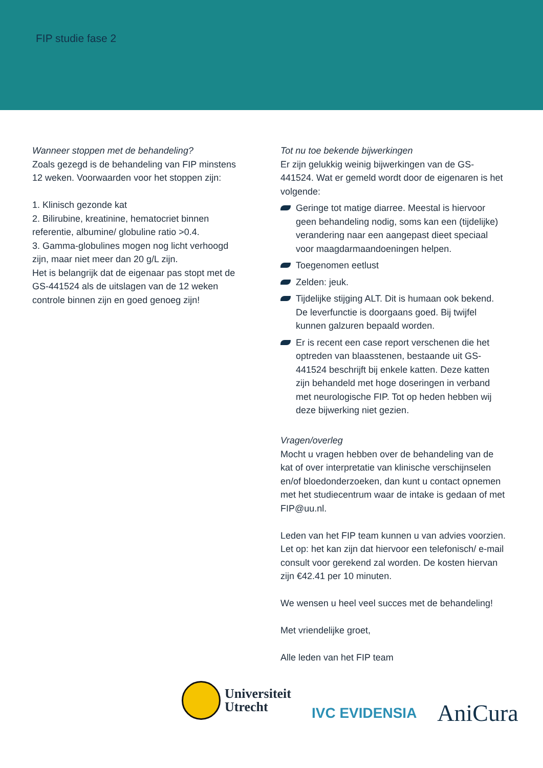FIP studie fase 2
Wanneer stoppen met de behandeling?
Zoals gezegd is de behandeling van FIP minstens 12 weken. Voorwaarden voor het stoppen zijn:
1. Klinisch gezonde kat
2. Bilirubine, kreatinine, hematocriet binnen referentie, albumine/ globuline ratio >0.4.
3. Gamma-globulines mogen nog licht verhoogd zijn, maar niet meer dan 20 g/L zijn.
Het is belangrijk dat de eigenaar pas stopt met de GS-441524 als de uitslagen van de 12 weken controle binnen zijn en goed genoeg zijn!
Tot nu toe bekende bijwerkingen
Er zijn gelukkig weinig bijwerkingen van de GS-441524. Wat er gemeld wordt door de eigenaren is het volgende:
Geringe tot matige diarree. Meestal is hiervoor geen behandeling nodig, soms kan een (tijdelijke) verandering naar een aangepast dieet speciaal voor maagdarmaandoeningen helpen.
Toegenomen eetlust
Zelden: jeuk.
Tijdelijke stijging ALT. Dit is humaan ook bekend. De leverfunctie is doorgaans goed. Bij twijfel kunnen galzuren bepaald worden.
Er is recent een case report verschenen die het optreden van blaasstenen, bestaande uit GS-441524 beschrijft bij enkele katten. Deze katten zijn behandeld met hoge doseringen in verband met neurologische FIP. Tot op heden hebben wij deze bijwerking niet gezien.
Vragen/overleg
Mocht u vragen hebben over de behandeling van de kat of over interpretatie van klinische verschijnselen en/of bloedonderzoeken, dan kunt u contact opnemen met het studiecentrum waar de intake is gedaan of met FIP@uu.nl.
Leden van het FIP team kunnen u van advies voorzien. Let op: het kan zijn dat hiervoor een telefonisch/ e-mail consult voor gerekend zal worden. De kosten hiervan zijn €42.41 per 10 minuten.
We wensen u heel veel succes met de behandeling!
Met vriendelijke groet,
Alle leden van het FIP team
Universiteit
Utrecht
IVC EVIDENSIA
AniCura